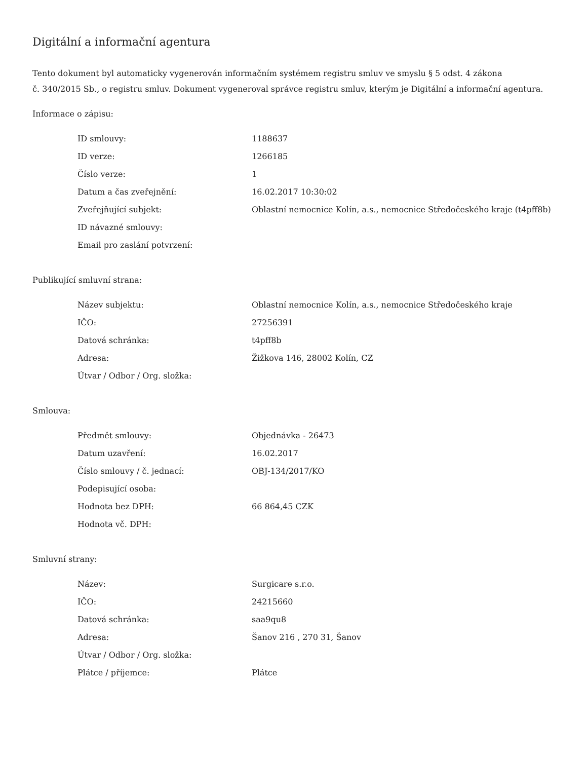Digitální a informační agentura
Tento dokument byl automaticky vygenerován informačním systémem registru smluv ve smyslu § 5 odst. 4 zákona
č. 340/2015 Sb., o registru smluv. Dokument vygeneroval správce registru smluv, kterým je Digitální a informační agentura.
Informace o zápisu:
| ID smlouvy: | 1188637 |
| ID verze: | 1266185 |
| Číslo verze: | 1 |
| Datum a čas zveřejnění: | 16.02.2017 10:30:02 |
| Zveřejňující subjekt: | Oblastní nemocnice Kolín, a.s., nemocnice Středočeského kraje (t4pff8b) |
| ID návazné smlouvy: | |
| Email pro zaslání potvrzení: | |
Publikující smluvní strana:
| Název subjektu: | Oblastní nemocnice Kolín, a.s., nemocnice Středočeského kraje |
| IČO: | 27256391 |
| Datová schránka: | t4pff8b |
| Adresa: | Žižkova 146, 28002 Kolín, CZ |
| Útvar / Odbor / Org. složka: | |
Smlouva:
| Předmět smlouvy: | Objednávka - 26473 |
| Datum uzavření: | 16.02.2017 |
| Číslo smlouvy / č. jednací: | OBJ-134/2017/KO |
| Podepisující osoba: | |
| Hodnota bez DPH: | 66 864,45 CZK |
| Hodnota vč. DPH: | |
Smluvní strany:
| Název: | Surgicare s.r.o. |
| IČO: | 24215660 |
| Datová schránka: | saa9qu8 |
| Adresa: | Šanov 216 , 270 31, Šanov |
| Útvar / Odbor / Org. složka: | |
| Plátce / příjemce: | Plátce |